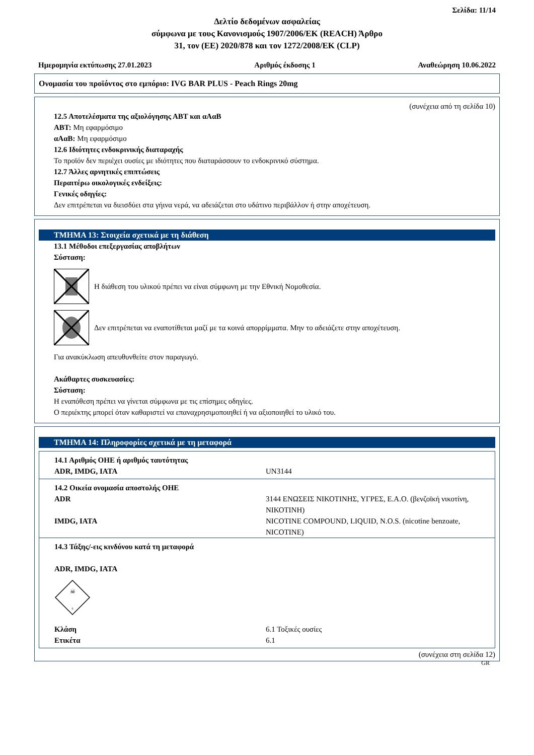Σελίδα: 11/14
Δελτίο δεδομένων ασφαλείας
σύμφωνα με τους Κανονισμούς 1907/2006/ΕΚ (REACH) Άρθρο
31, τον (ΕΕ) 2020/878 και τον 1272/2008/ΕΚ (CLP)
Ημερομηνία εκτύπωσης 27.01.2023 Αριθμός έκδοσης 1 Αναθεώρηση 10.06.2022
Ονομασία του προϊόντος στο εμπόριο: IVG BAR PLUS - Peach Rings 20mg
(συνέχεια από τη σελίδα 10)
12.5 Αποτελέσματα της αξιολόγησης ΑΒΤ και αΑαΒ
ΑΒΤ: Μη εφαρμόσιμο
αΑαΒ: Μη εφαρμόσιμο
12.6 Ιδιότητες ενδοκρινικής διαταραχής
Το προϊόν δεν περιέχει ουσίες με ιδιότητες που διαταράσσουν το ενδοκρινικό σύστημα.
12.7 Άλλες αρνητικές επιπτώσεις
Περαιτέρω οικολογικές ενδείξεις:
Γενικές οδηγίες:
Δεν επιτρέπεται να διεισδύει στα γήινα νερά, να αδειάζεται στο υδάτινο περιβάλλον ή στην αποχέτευση.
ΤΜΗΜΑ 13: Στοιχεία σχετικά με τη διάθεση
13.1 Μέθοδοι επεξεργασίας αποβλήτων
Σύσταση:
Η διάθεση του υλικού πρέπει να είναι σύμφωνη με την Εθνική Νομοθεσία.
Δεν επιτρέπεται να εναποτίθεται μαζί με τα κοινά απορρίμματα. Μην το αδειάζετε στην αποχέτευση.
Για ανακύκλωση απευθυνθείτε στον παραγωγό.
Ακάθαρτες συσκευασίες:
Σύσταση:
Η εναπόθεση πρέπει να γίνεται σύμφωνα με τις επίσημες οδηγίες.
Ο περιέκτης μπορεί όταν καθαριστεί να επαναχρησιμοποιηθεί ή να αξιοποιηθεί το υλικό του.
ΤΜΗΜΑ 14: Πληροφορίες σχετικά με τη μεταφορά
| 14.1 Αριθμός ΟΗΕ ή αριθμός ταυτότητας ADR, IMDG, IATA | UN3144 |
| 14.2 Οικεία ονομασία αποστολής ΟΗΕ ADR IMDG, IATA | 3144 ΕΝΩΣΕΙΣ ΝΙΚΟΤΙΝΗΣ, ΥΓΡΕΣ, Ε.Α.Ο. (βενζοϊκή νικοτίνη, ΝΙΚΟΤΙΝΗ) NICOTINE COMPOUND, LIQUID, N.O.S. (nicotine benzoate, NICOTINE) |
| 14.3 Τάξης/-εις κινδύνου κατά τη μεταφορά ADR, IMDG, IATA ☠ 6 Κλάση Ετικέτα | 6.1 Τοξικές ουσίες 6.1 |
(συνέχεια στη σελίδα 12)
GR